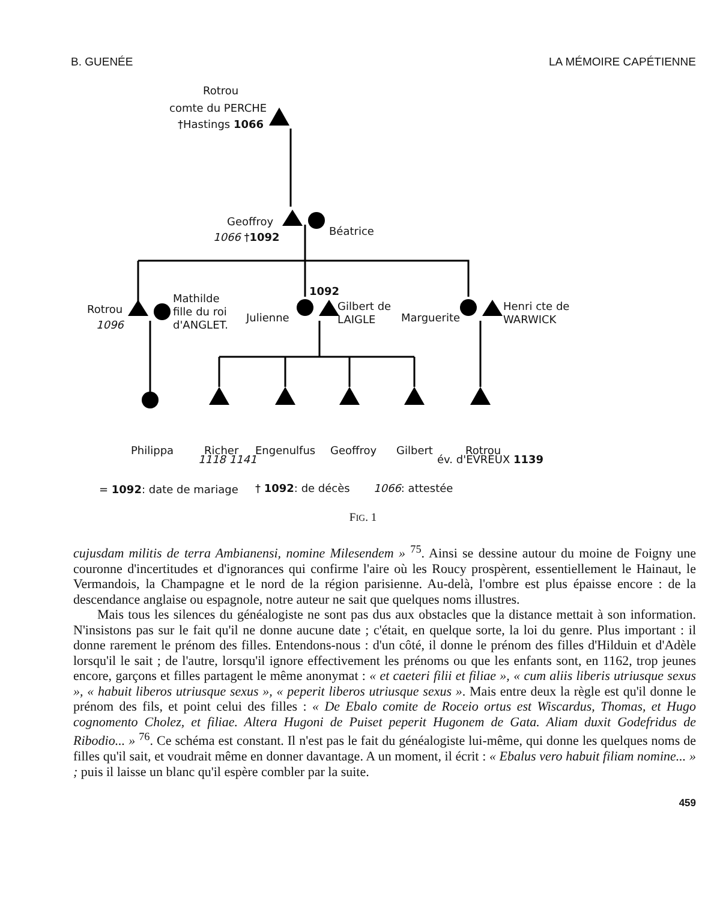B. GUENÉE LA MÉMOIRE CAPÉTIENNE
Rotrou
comte du PERCHE
†Hastings 1066
Geoffroy
1066 †1092 Béatrice
Rotrou
1096
Mathilde
fille du roi
d'ANGLET.
Julienne
1092
Gilbert de
LAIGLE
Marguerite
Henri cte de
WARWICK
Philippa Richer Engenulfus Geoffroy Gilbert Rotrou
1118 1141 év. d'EVREUX 1139
= 1092: date de mariage † 1092: de décès 1066: attestée
FIG. 1
cujusdam militis de terra Ambianensi, nomine Milesendem » <sup>75</sup>. Ainsi se dessine autour du moine de Foigny une couronne d'incertitudes et d'ignorances qui confirme l'aire où les Roucy prospèrent, essentiellement le Hainaut, le Vermandois, la Champagne et le nord de la région parisienne. Au-delà, l'ombre est plus épaisse encore : de la descendance anglaise ou espagnole, notre auteur ne sait que quelques noms illustres.
Mais tous les silences du généalogiste ne sont pas dus aux obstacles que la distance mettait à son information. N'insistons pas sur le fait qu'il ne donne aucune date ; c'était, en quelque sorte, la loi du genre. Plus important : il donne rarement le prénom des filles. Entendons-nous : d'un côté, il donne le prénom des filles d'Hilduin et d'Adèle lorsqu'il le sait ; de l'autre, lorsqu'il ignore effectivement les prénoms ou que les enfants sont, en 1162, trop jeunes encore, garçons et filles partagent le même anonymat : « et caeteri filii et filiae », « cum aliis liberis utriusque sexus », « habuit liberos utriusque sexus », « peperit liberos utriusque sexus ». Mais entre deux la règle est qu'il donne le prénom des fils, et point celui des filles : « De Ebalo comite de Roceio ortus est Wiscardus, Thomas, et Hugo cognomento Cholez, et filiae. Altera Hugoni de Puiset peperit Hugonem de Gata. Aliam duxit Godefridus de Ribodio... » <sup>76</sup>. Ce schéma est constant. Il n'est pas le fait du généalogiste lui-même, qui donne les quelques noms de filles qu'il sait, et voudrait même en donner davantage. A un moment, il écrit : « Ebalus vero habuit filiam nomine... » ; puis il laisse un blanc qu'il espère combler par la suite.
459